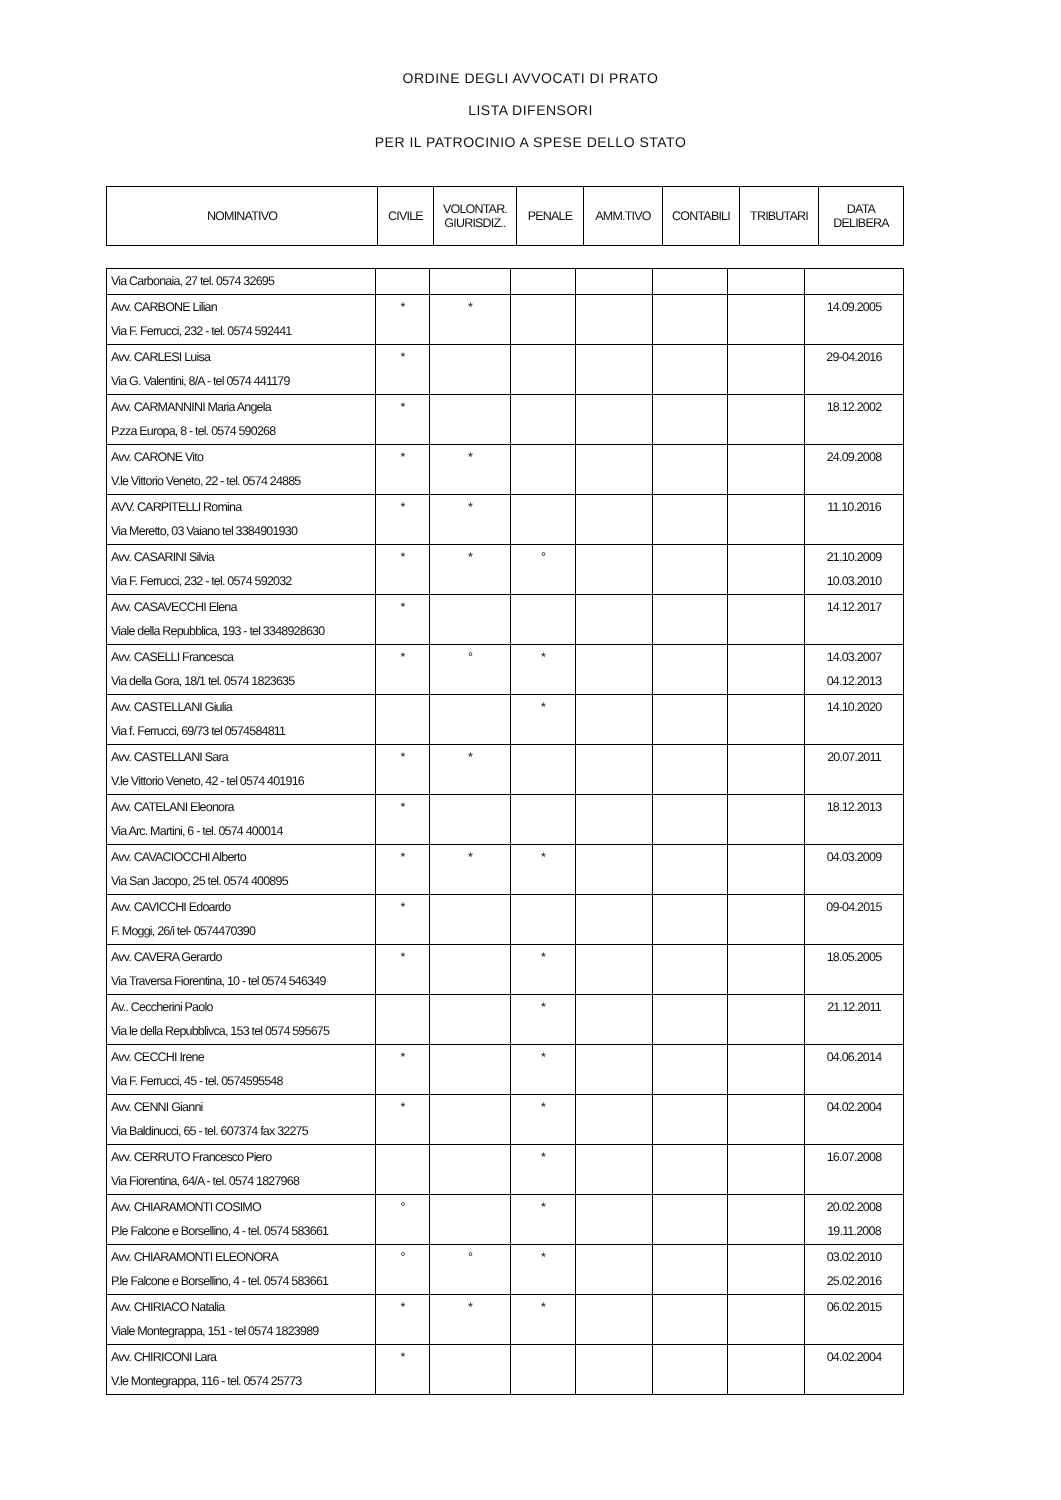ORDINE DEGLI AVVOCATI DI PRATO
LISTA DIFENSORI
PER IL PATROCINIO A SPESE DELLO STATO
| NOMINATIVO | CIVILE | VOLONTAR. GIURISDIZ.. | PENALE | AMM.TIVO | CONTABILI | TRIBUTARI | DATA DELIBERA |
| --- | --- | --- | --- | --- | --- | --- | --- |
| Via Carbonaia, 27 tel. 0574 32695 | | | | | | | |
| Avv. CARBONE Lilian Via F. Ferrucci, 232 - tel. 0574 592441 | * | * | | | | | 14.09.2005 |
| Avv. CARLESI Luisa Via G. Valentini, 8/A - tel 0574 441179 | * | | | | | | 29-04.2016 |
| Avv. CARMANNINI Maria Angela P.zza Europa, 8 - tel. 0574 590268 | * | | | | | | 18.12.2002 |
| Avv. CARONE Vito V.le Vittorio Veneto, 22 - tel. 0574 24885 | * | * | | | | | 24.09.2008 |
| AVV. CARPITELLI Romina Via Meretto, 03 Vaiano tel 3384901930 | * | * | | | | | 11.10.2016 |
| Avv. CASARINI Silvia Via F. Ferrucci, 232 - tel. 0574 592032 | * | * | ° | | | | 21.10.2009 10.03.2010 |
| Avv. CASAVECCHI Elena Viale della Repubblica, 193 - tel 3348928630 | * | | | | | | 14.12.2017 |
| Avv. CASELLI Francesca Via della Gora, 18/1 tel. 0574 1823635 | * | ° | * | | | | 14.03.2007 04.12.2013 |
| Avv. CASTELLANI Giulia Via f. Ferrucci, 69/73 tel 0574584811 | | | * | | | | 14.10.2020 |
| Avv. CASTELLANI Sara V.le Vittorio Veneto, 42 - tel 0574 401916 | * | * | | | | | 20.07.2011 |
| Avv. CATELANI Eleonora Via Arc. Martini, 6 - tel. 0574 400014 | * | | | | | | 18.12.2013 |
| Avv. CAVACIOCCHI Alberto Via San Jacopo, 25 tel. 0574 400895 | * | * | * | | | | 04.03.2009 |
| Avv. CAVICCHI Edoardo F. Moggi, 26/i tel- 0574470390 | * | | | | | | 09-04.2015 |
| Avv. CAVERA Gerardo Via Traversa Fiorentina, 10 - tel 0574 546349 | * | | * | | | | 18.05.2005 |
| Av.. Ceccherini Paolo Via le della Repubblivca, 153 tel 0574 595675 | | | * | | | | 21.12.2011 |
| Avv. CECCHI Irene Via F. Ferrucci, 45 - tel. 0574595548 | * | | * | | | | 04.06.2014 |
| Avv. CENNI Gianni Via Baldinucci, 65 - tel. 607374 fax 32275 | * | | * | | | | 04.02.2004 |
| Avv. CERRUTO Francesco Piero Via Fiorentina, 64/A - tel. 0574 1827968 | | | * | | | | 16.07.2008 |
| Avv. CHIARAMONTI COSIMO P.le Falcone e Borsellino, 4 - tel. 0574 583661 | ° | | * | | | | 20.02.2008 19.11.2008 |
| Avv. CHIARAMONTI ELEONORA P.le Falcone e Borsellino, 4 - tel. 0574 583661 | ° | ° | * | | | | 03.02.2010 25.02.2016 |
| Avv. CHIRIACO Natalia Viale Montegrappa, 151 - tel 0574 1823989 | * | * | * | | | | 06.02.2015 |
| Avv. CHIRICONI Lara V.le Montegrappa, 116 - tel. 0574 25773 | * | | | | | | 04.02.2004 |